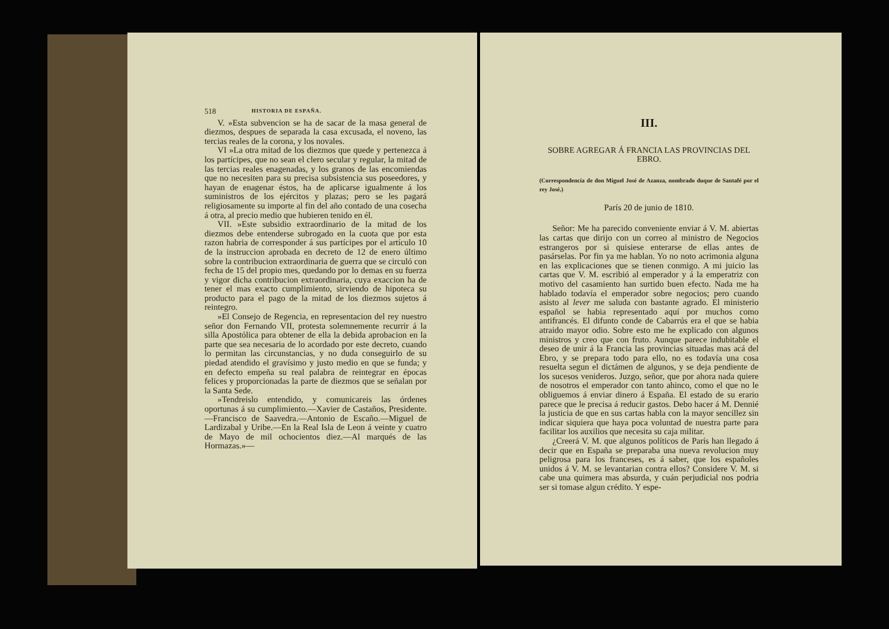518 HISTORIA DE ESPAÑA.
V. »Esta subvencion se ha de sacar de la masa general de diezmos, despues de separada la casa excusada, el noveno, las tercias reales de la corona, y los novales.
VI »La otra mitad de los diezmos que quede y pertenezca á los partícipes, que no sean el clero secular y regular, la mitad de las tercias reales enagenadas, y los granos de las encomiendas que no necesiten para su precisa subsistencia sus poseedores, y hayan de enagenar éstos, ha de aplicarse igualmente á los suministros de los ejércitos y plazas; pero se les pagará religiosamente su importe al fin del año contado de una cosecha á otra, al precio medio que hubieren tenido en él.
VII. »Este subsidio extraordinario de la mitad de los diezmos debe entenderse subrogado en la cuota que por esta razon habria de corresponder á sus partícipes por el artículo 10 de la instruccion aprobada en decreto de 12 de enero último sobre la contribucion extraordinaria de guerra que se circuló con fecha de 15 del propio mes, quedando por lo demas en su fuerza y vigor dicha contribucion extraordinaria, cuya exaccion ha de tener el mas exacto cumplimiento, sirviendo de hipoteca su producto para el pago de la mitad de los diezmos sujetos á reintegro.
»El Consejo de Regencia, en representacion del rey nuestro señor don Fernando VII, protesta solemnemente recurrir á la silla Apostólica para obtener de ella la debida aprobacion en la parte que sea necesaria de lo acordado por este decreto, cuando lo permitan las circunstancias, y no duda conseguirlo de su piedad atendido el gravísimo y justo medio en que se funda; y en defecto empeña su real palabra de reintegrar en épocas felices y proporcionadas la parte de diezmos que se señalan por la Santa Sede.
»Tendreislo entendido, y comunicareis las órdenes oportunas á su cumplimiento.—Xavier de Castaños, Presidente.—Francisco de Saavedra.—Antonio de Escaño.—Miguel de Lardizabal y Uribe.—En la Real Isla de Leon á veinte y cuatro de Mayo de mil ochocientos diez.—Al marqués de las Hormazas.»—
III.
SOBRE AGREGAR Á FRANCIA LAS PROVINCIAS DEL EBRO.
(Correspondencia de don Miguel José de Azanza, nombrado duque de Santafé por el rey José.)
París 20 de junio de 1810.
Señor: Me ha parecido conveniente enviar á V. M. abiertas las cartas que dirijo con un correo al ministro de Negocios estrangeros por si quisiese enterarse de ellas antes de pasárselas. Por fin ya me hablan. Yo no noto acrimonia alguna en las explicaciones que se tienen conmigo. A mi juicio las cartas que V. M. escribió al emperador y á la emperatriz con motivo del casamiento han surtido buen efecto. Nada me ha hablado todavía el emperador sobre negocios; pero cuando asisto al lever me saluda con bastante agrado. El ministerio español se habia representado aquí por muchos como antifrancés. El difunto conde de Cabarrús era el que se habia atraido mayor odio. Sobre esto me he explicado con algunos ministros y creo que con fruto. Aunque parece indubitable el deseo de unir á la Francia las provincias situadas mas acá del Ebro, y se prepara todo para ello, no es todavía una cosa resuelta segun el dictámen de algunos, y se deja pendiente de los sucesos venideros. Juzgo, señor, que por ahora nada quiere de nosotros el emperador con tanto ahinco, como el que no le obliguemos á enviar dinero á España. El estado de su erario parece que le precisa á reducir gastos. Debo hacer á M. Dennié la justicia de que en sus cartas habla con la mayor sencillez sin indicar siquiera que haya poca voluntad de nuestra parte para facilitar los auxilios que necesita su caja militar.
¿Creerá V. M. que algunos políticos de París han llegado á decir que en España se preparaba una nueva revolucion muy peligrosa para los franceses, es á saber, que los españoles unidos á V. M. se levantarian contra ellos? Considere V. M. si cabe una quimera mas absurda, y cuán perjudicial nos podria ser si tomase algun crédito. Y espe-